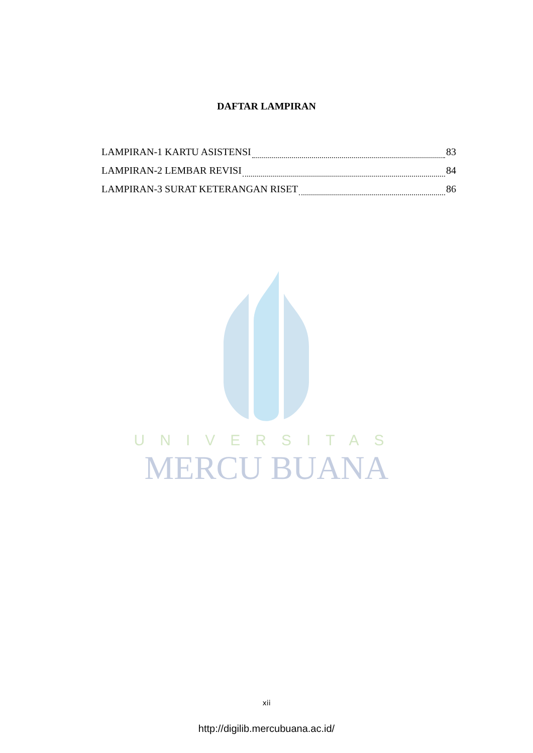DAFTAR LAMPIRAN
LAMPIRAN-1 KARTU ASISTENSI 83
LAMPIRAN-2 LEMBAR REVISI 84
LAMPIRAN-3 SURAT KETERANGAN RISET 86
UNIVERSITAS
MERCU BUANA
xii
http://digilib.mercubuana.ac.id/